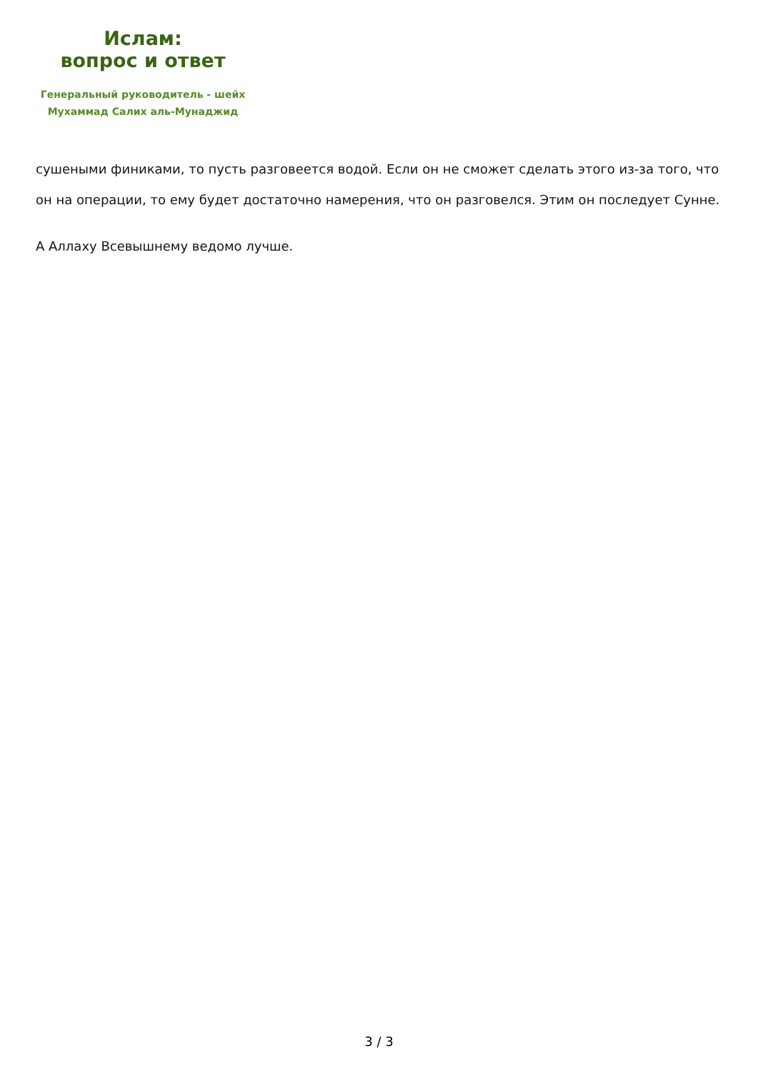Ислам:
вопрос и ответ
Генеральный руководитель - шейх
Мухаммад Салих аль-Мунаджид
сушеными финиками, то пусть разговеется водой. Если он не сможет сделать этого из-за того, что он на операции, то ему будет достаточно намерения, что он разговелся. Этим он последует Сунне.
А Аллаху Всевышнему ведомо лучше.
3 / 3